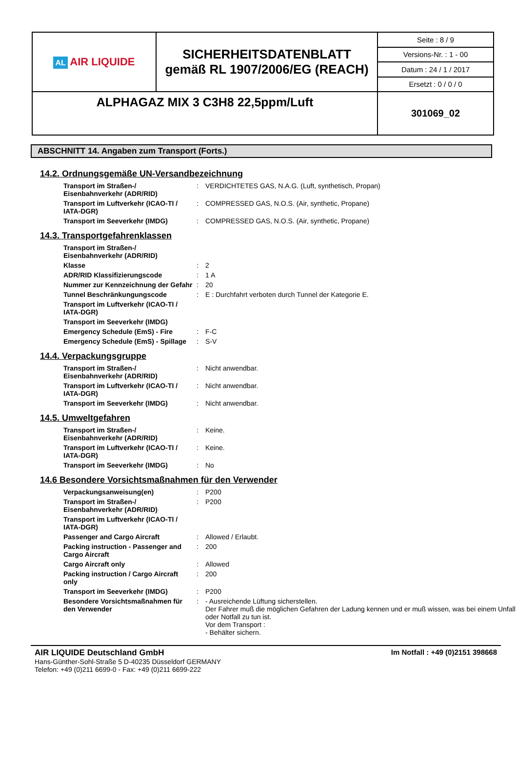| AL AIR LIQUIDE | SICHERHEITSDATENBLATT gemäß RL 1907/2006/EG (REACH) | Seite : 8 / 9 |
| | | Versions-Nr. : 1 - 00 |
| | | Datum : 24 / 1 / 2017 |
| | | Ersetzt : 0 / 0 / 0 |
| ALPHAGAZ MIX 3 C3H8 22,5ppm/Luft | | 301069_02 |
ABSCHNITT 14. Angaben zum Transport (Forts.)
14.2. Ordnungsgemäße UN-Versandbezeichnung
| Transport im Straßen-/ Eisenbahnverkehr (ADR/RID) | : | VERDICHTETES GAS, N.A.G. (Luft, synthetisch, Propan) |
| Transport im Luftverkehr (ICAO-TI / IATA-DGR) | : | COMPRESSED GAS, N.O.S. (Air, synthetic, Propane) |
| Transport im Seeverkehr (IMDG) | : | COMPRESSED GAS, N.O.S. (Air, synthetic, Propane) |
14.3. Transportgefahrenklassen
| Transport im Straßen-/ Eisenbahnverkehr (ADR/RID) | | |
| Klasse | : | 2 |
| ADR/RID Klassifizierungscode | : | 1 A |
| Nummer zur Kennzeichnung der Gefahr | : | 20 |
| Tunnel Beschränkungungscode | : | E : Durchfahrt verboten durch Tunnel der Kategorie E. |
| Transport im Luftverkehr (ICAO-TI / IATA-DGR) | | |
| Transport im Seeverkehr (IMDG) | | |
| Emergency Schedule (EmS) - Fire | : | F-C |
| Emergency Schedule (EmS) - Spillage | : | S-V |
14.4. Verpackungsgruppe
| Transport im Straßen-/ Eisenbahnverkehr (ADR/RID) | : | Nicht anwendbar. |
| Transport im Luftverkehr (ICAO-TI / IATA-DGR) | : | Nicht anwendbar. |
| Transport im Seeverkehr (IMDG) | : | Nicht anwendbar. |
14.5. Umweltgefahren
| Transport im Straßen-/ Eisenbahnverkehr (ADR/RID) | : | Keine. |
| Transport im Luftverkehr (ICAO-TI / IATA-DGR) | : | Keine. |
| Transport im Seeverkehr (IMDG) | : | No |
14.6 Besondere Vorsichtsmaßnahmen für den Verwender
| Verpackungsanweisung(en) | : | P200 |
| Transport im Straßen-/ Eisenbahnverkehr (ADR/RID) | : | P200 |
| Transport im Luftverkehr (ICAO-TI / IATA-DGR) | | |
| Passenger and Cargo Aircraft | : | Allowed / Erlaubt. |
| Packing instruction - Passenger and Cargo Aircraft | : | 200 |
| Cargo Aircraft only | : | Allowed |
| Packing instruction / Cargo Aircraft only | : | 200 |
| Transport im Seeverkehr (IMDG) | : | P200 |
| Besondere Vorsichtsmaßnahmen für den Verwender | : | - Ausreichende Lüftung sicherstellen. Der Fahrer muß die möglichen Gefahren der Ladung kennen und er muß wissen, was bei einem Unfall oder Notfall zu tun ist. Vor dem Transport : - Behälter sichern. |
AIR LIQUIDE Deutschland GmbH Im Notfall : +49 (0)2151 398668
Hans-Günther-Sohl-Straße 5 D-40235 Düsseldorf GERMANY
Telefon: +49 (0)211 6699-0 - Fax: +49 (0)211 6699-222